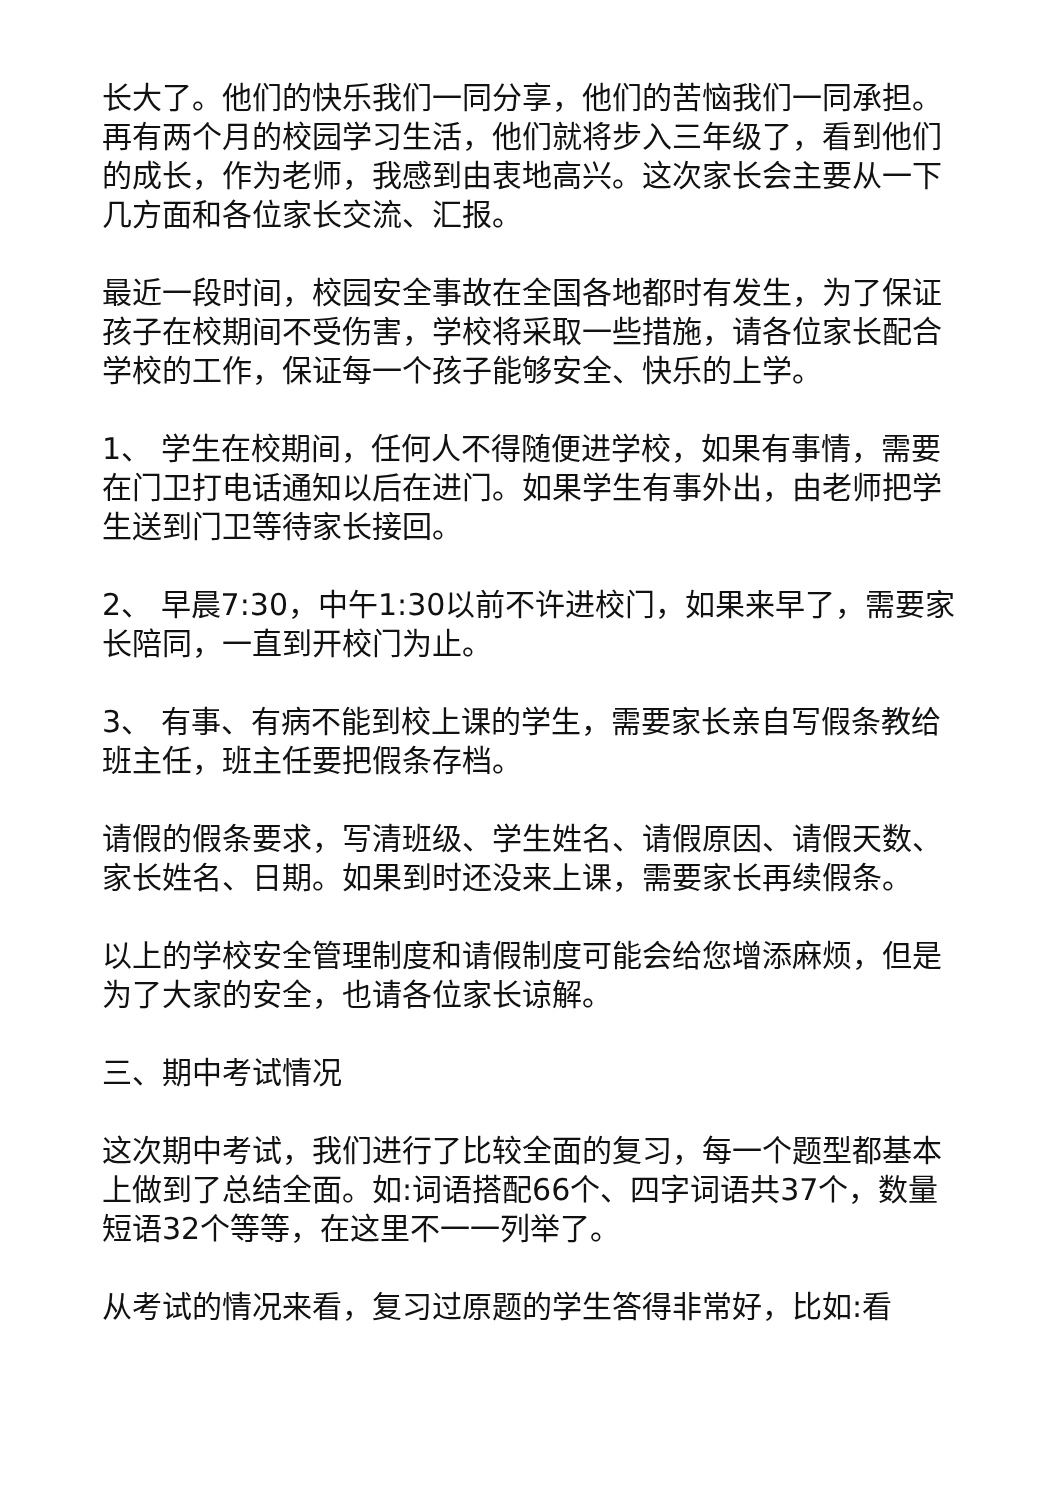长大了。他们的快乐我们一同分享，他们的苦恼我们一同承担。再有两个月的校园学习生活，他们就将步入三年级了，看到他们的成长，作为老师，我感到由衷地高兴。这次家长会主要从一下几方面和各位家长交流、汇报。
最近一段时间，校园安全事故在全国各地都时有发生，为了保证孩子在校期间不受伤害，学校将采取一些措施，请各位家长配合学校的工作，保证每一个孩子能够安全、快乐的上学。
1、 学生在校期间，任何人不得随便进学校，如果有事情，需要在门卫打电话通知以后在进门。如果学生有事外出，由老师把学生送到门卫等待家长接回。
2、 早晨7:30，中午1:30以前不许进校门，如果来早了，需要家长陪同，一直到开校门为止。
3、 有事、有病不能到校上课的学生，需要家长亲自写假条教给班主任，班主任要把假条存档。
请假的假条要求，写清班级、学生姓名、请假原因、请假天数、家长姓名、日期。如果到时还没来上课，需要家长再续假条。
以上的学校安全管理制度和请假制度可能会给您增添麻烦，但是为了大家的安全，也请各位家长谅解。
三、期中考试情况
这次期中考试，我们进行了比较全面的复习，每一个题型都基本上做到了总结全面。如:词语搭配66个、四字词语共37个，数量短语32个等等，在这里不一一列举了。
从考试的情况来看，复习过原题的学生答得非常好，比如:看